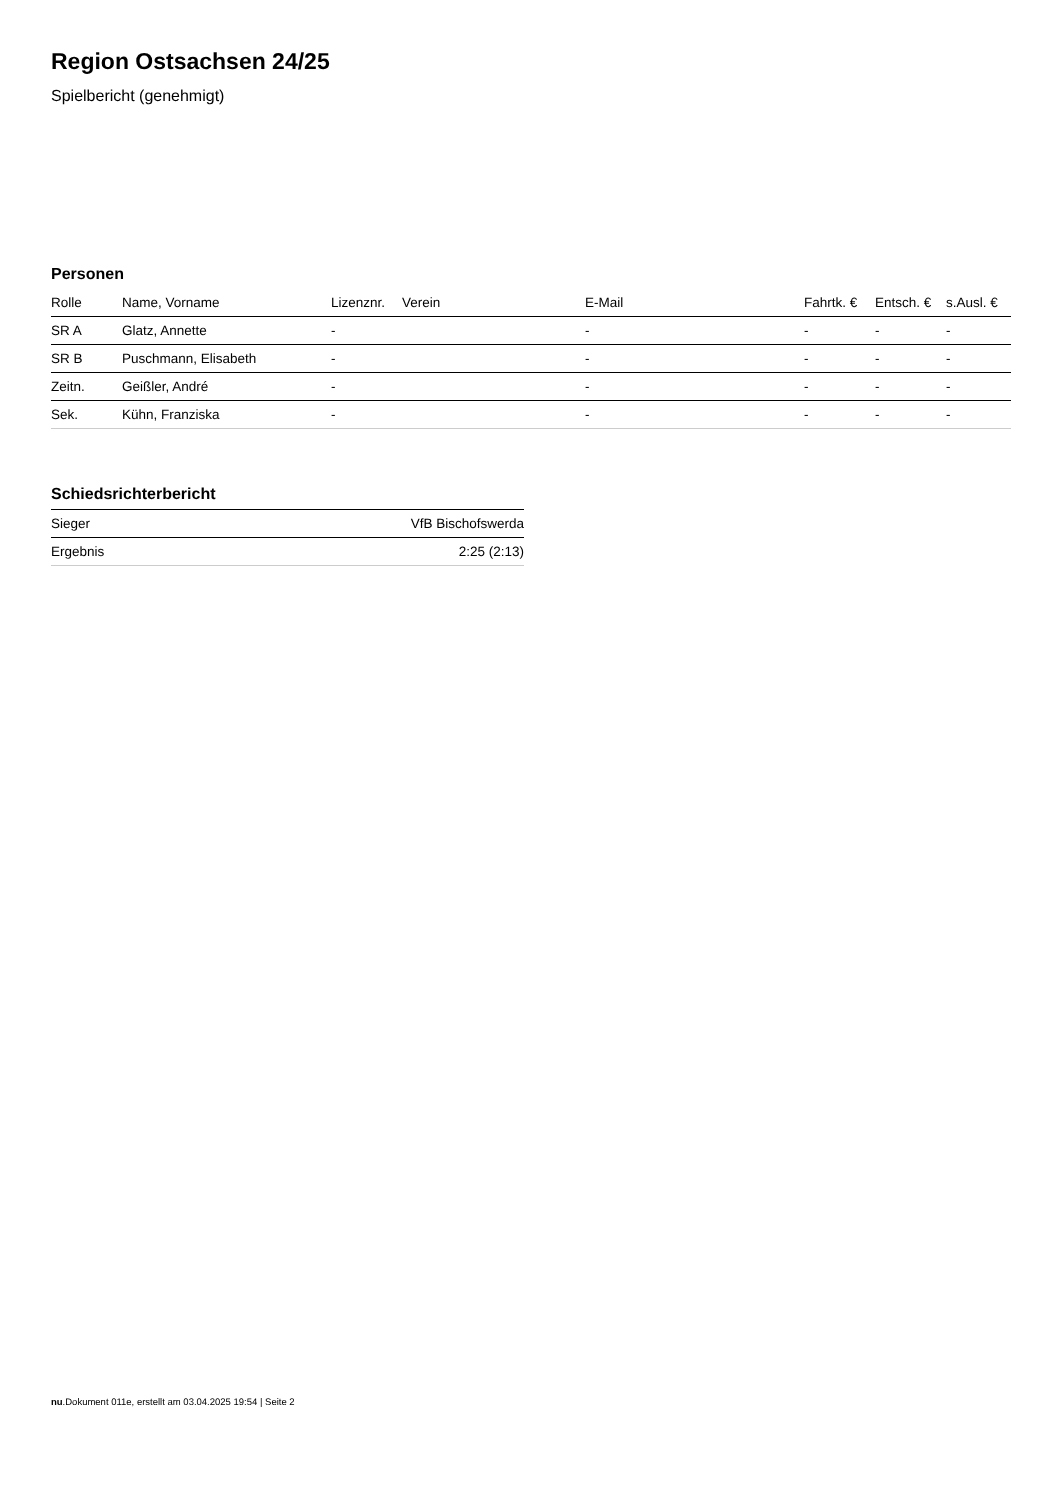Region Ostsachsen 24/25
Spielbericht (genehmigt)
Personen
| Rolle | Name, Vorname | Lizenznr. | Verein | E-Mail | Fahrtk. € | Entsch. € | s.Ausl. € |
| --- | --- | --- | --- | --- | --- | --- | --- |
| SR A | Glatz, Annette | - | | - | - | - | - |
| SR B | Puschmann, Elisabeth | - | | - | - | - | - |
| Zeitn. | Geißler, André | - | | - | - | - | - |
| Sek. | Kühn, Franziska | - | | - | - | - | - |
Schiedsrichterbericht
| Sieger | VfB Bischofswerda |
| Ergebnis | 2:25 (2:13) |
nu.Dokument 011e, erstellt am 03.04.2025 19:54 | Seite 2